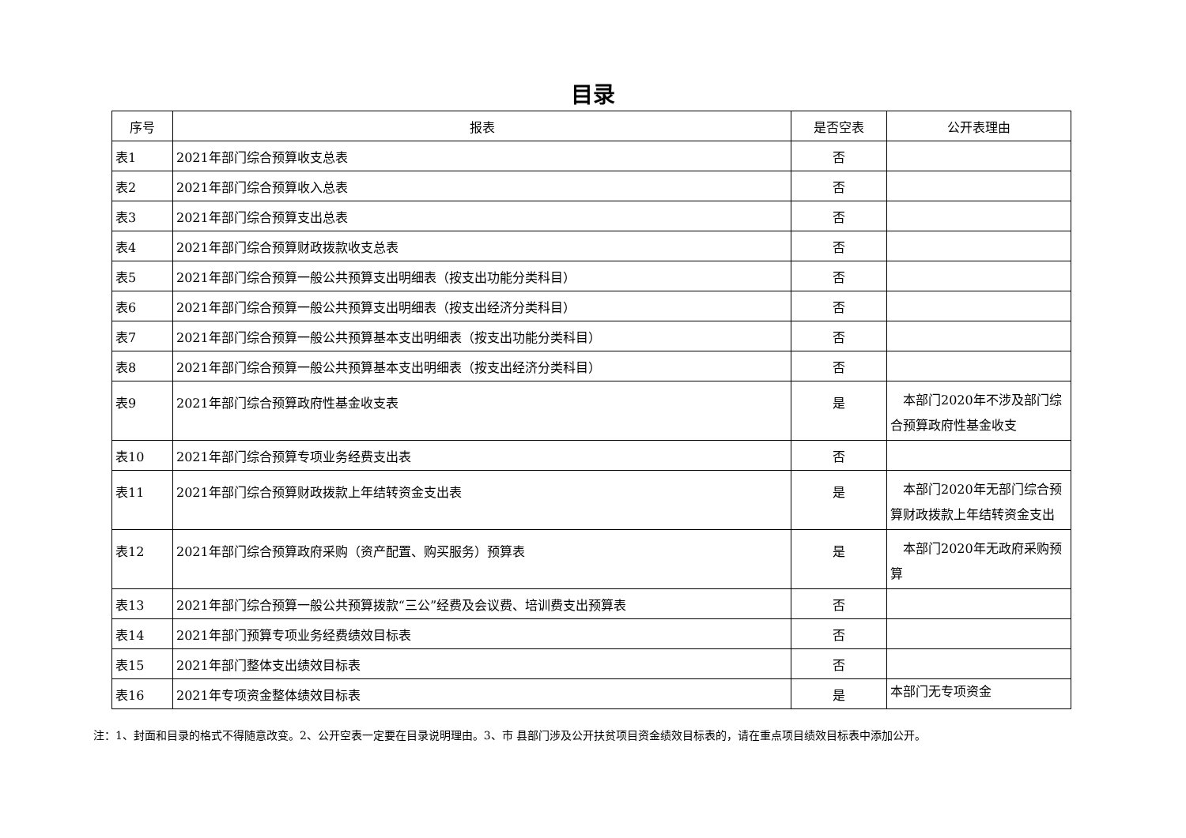目录
| 序号 | 报表 | 是否空表 | 公开表理由 |
| --- | --- | --- | --- |
| 表1 | 2021年部门综合预算收支总表 | 否 | |
| 表2 | 2021年部门综合预算收入总表 | 否 | |
| 表3 | 2021年部门综合预算支出总表 | 否 | |
| 表4 | 2021年部门综合预算财政拨款收支总表 | 否 | |
| 表5 | 2021年部门综合预算一般公共预算支出明细表（按支出功能分类科目） | 否 | |
| 表6 | 2021年部门综合预算一般公共预算支出明细表（按支出经济分类科目） | 否 | |
| 表7 | 2021年部门综合预算一般公共预算基本支出明细表（按支出功能分类科目） | 否 | |
| 表8 | 2021年部门综合预算一般公共预算基本支出明细表（按支出经济分类科目） | 否 | |
| 表9 | 2021年部门综合预算政府性基金收支表 | 是 | 本部门2020年不涉及部门综合预算政府性基金收支 |
| 表10 | 2021年部门综合预算专项业务经费支出表 | 否 | |
| 表11 | 2021年部门综合预算财政拨款上年结转资金支出表 | 是 | 本部门2020年无部门综合预算财政拨款上年结转资金支出 |
| 表12 | 2021年部门综合预算政府采购（资产配置、购买服务）预算表 | 是 | 本部门2020年无政府采购预算 |
| 表13 | 2021年部门综合预算一般公共预算拨款“三公”经费及会议费、培训费支出预算表 | 否 | |
| 表14 | 2021年部门预算专项业务经费绩效目标表 | 否 | |
| 表15 | 2021年部门整体支出绩效目标表 | 否 | |
| 表16 | 2021年专项资金整体绩效目标表 | 是 | 本部门无专项资金 |
注：1、封面和目录的格式不得随意改变。2、公开空表一定要在目录说明理由。3、市 县部门涉及公开扶贫项目资金绩效目标表的，请在重点项目绩效目标表中添加公开。